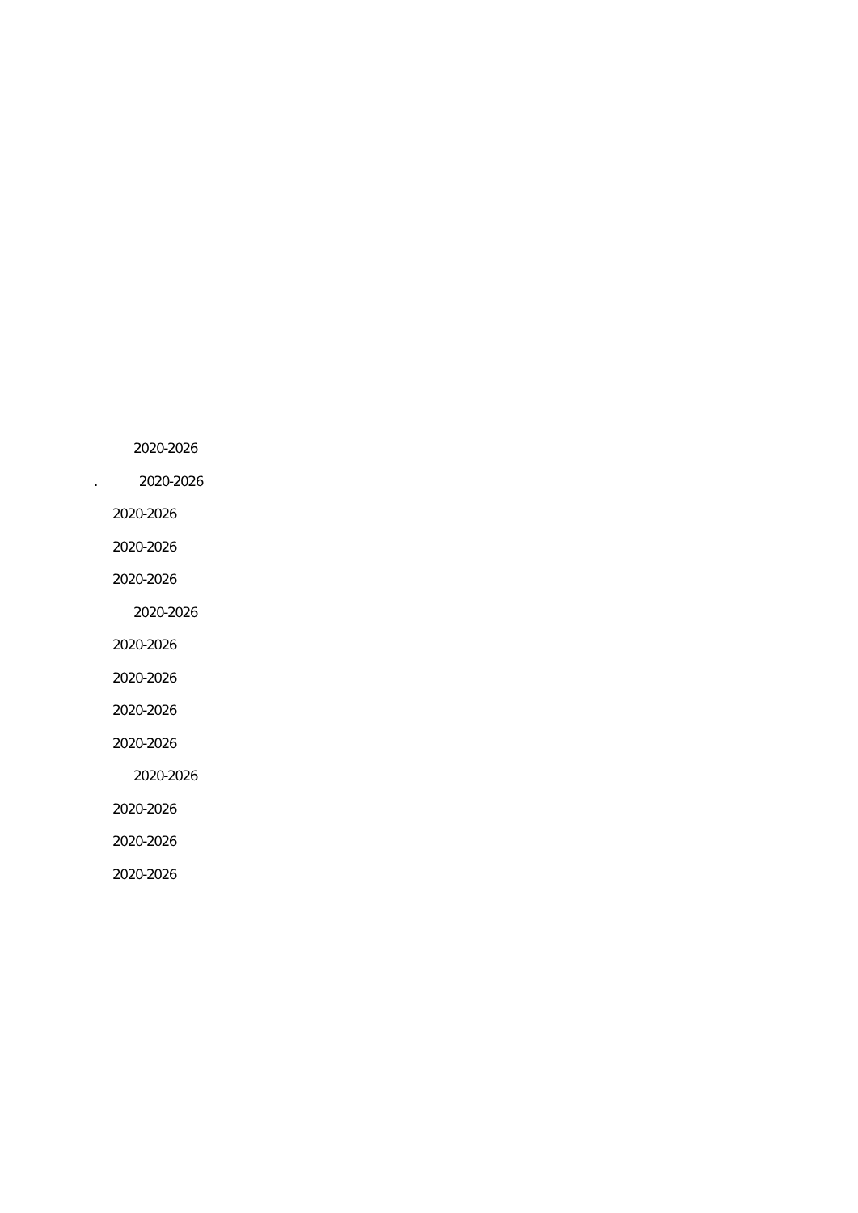2020-2026
. 2020-2026
2020-2026
2020-2026
2020-2026
2020-2026
2020-2026
2020-2026
2020-2026
2020-2026
2020-2026
2020-2026
2020-2026
2020-2026